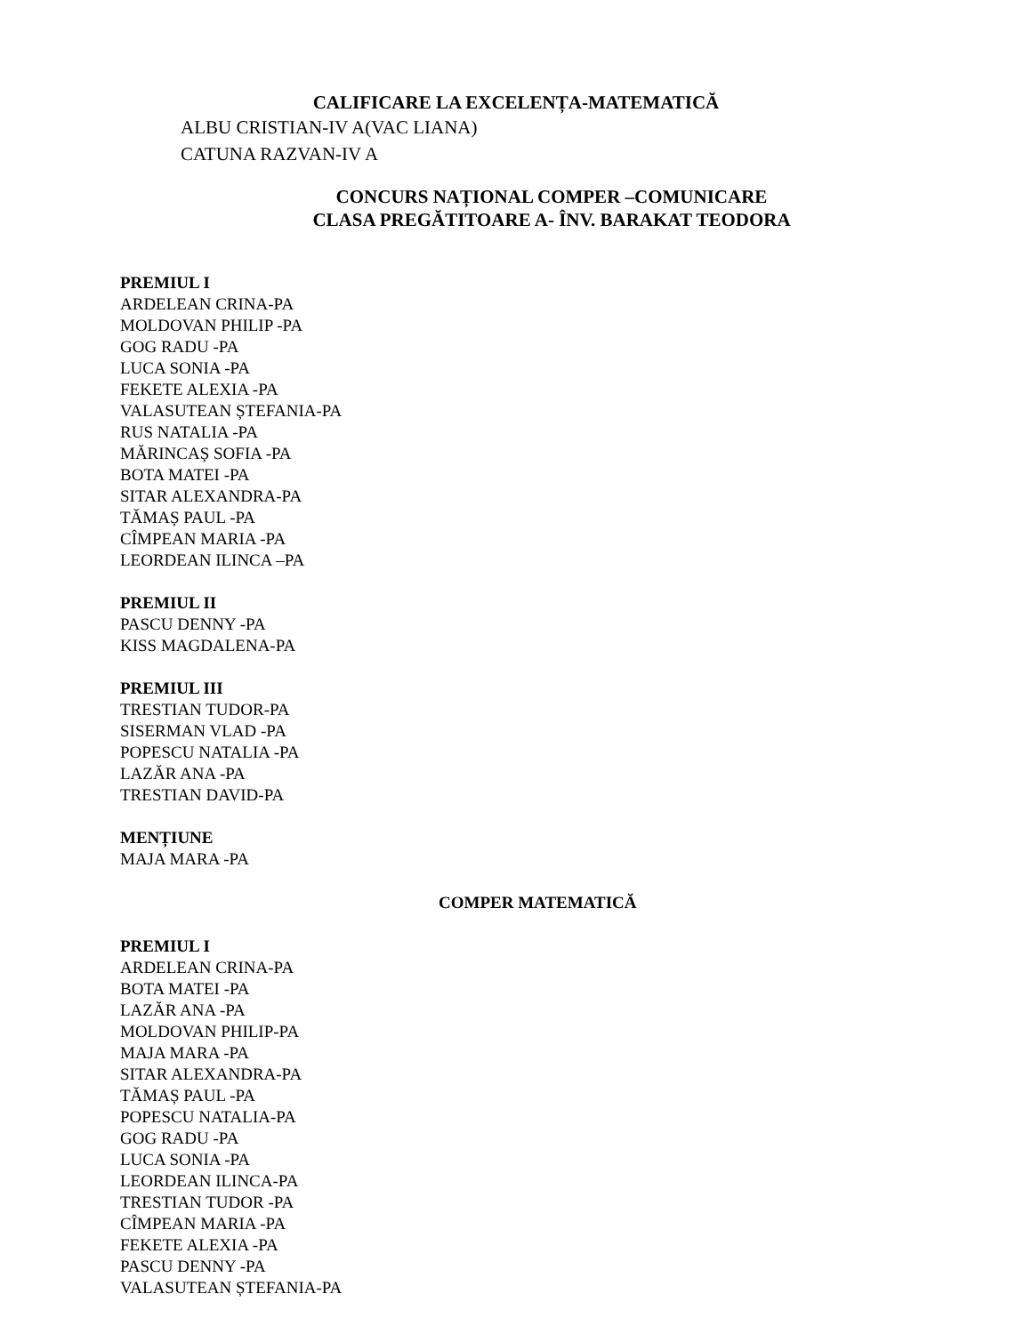CALIFICARE LA EXCELENȚA-MATEMATICĂ
ALBU CRISTIAN-IV A(VAC LIANA)
CATUNA RAZVAN-IV A
CONCURS NAȚIONAL COMPER –COMUNICARE
CLASA PREGĂTITOARE A- ÎNV. BARAKAT TEODORA
PREMIUL I
ARDELEAN CRINA-PA
MOLDOVAN PHILIP -PA
GOG RADU -PA
LUCA SONIA -PA
FEKETE ALEXIA -PA
VALASUTEAN ȘTEFANIA-PA
RUS NATALIA -PA
MĂRINCAȘ SOFIA -PA
BOTA MATEI -PA
SITAR ALEXANDRA-PA
TĂMAȘ PAUL -PA
CÎMPEAN MARIA -PA
LEORDEAN ILINCA –PA
PREMIUL II
PASCU DENNY -PA
KISS MAGDALENA-PA
PREMIUL III
TRESTIAN TUDOR-PA
SISERMAN VLAD -PA
POPESCU NATALIA -PA
LAZĂR ANA -PA
TRESTIAN DAVID-PA
MENȚIUNE
MAJA MARA -PA
COMPER MATEMATICĂ
PREMIUL I
ARDELEAN CRINA-PA
BOTA MATEI -PA
LAZĂR ANA -PA
MOLDOVAN PHILIP-PA
MAJA MARA -PA
SITAR ALEXANDRA-PA
TĂMAȘ PAUL -PA
POPESCU NATALIA-PA
GOG RADU -PA
LUCA SONIA -PA
LEORDEAN ILINCA-PA
TRESTIAN TUDOR -PA
CÎMPEAN MARIA -PA
FEKETE ALEXIA -PA
PASCU DENNY -PA
VALASUTEAN ȘTEFANIA-PA